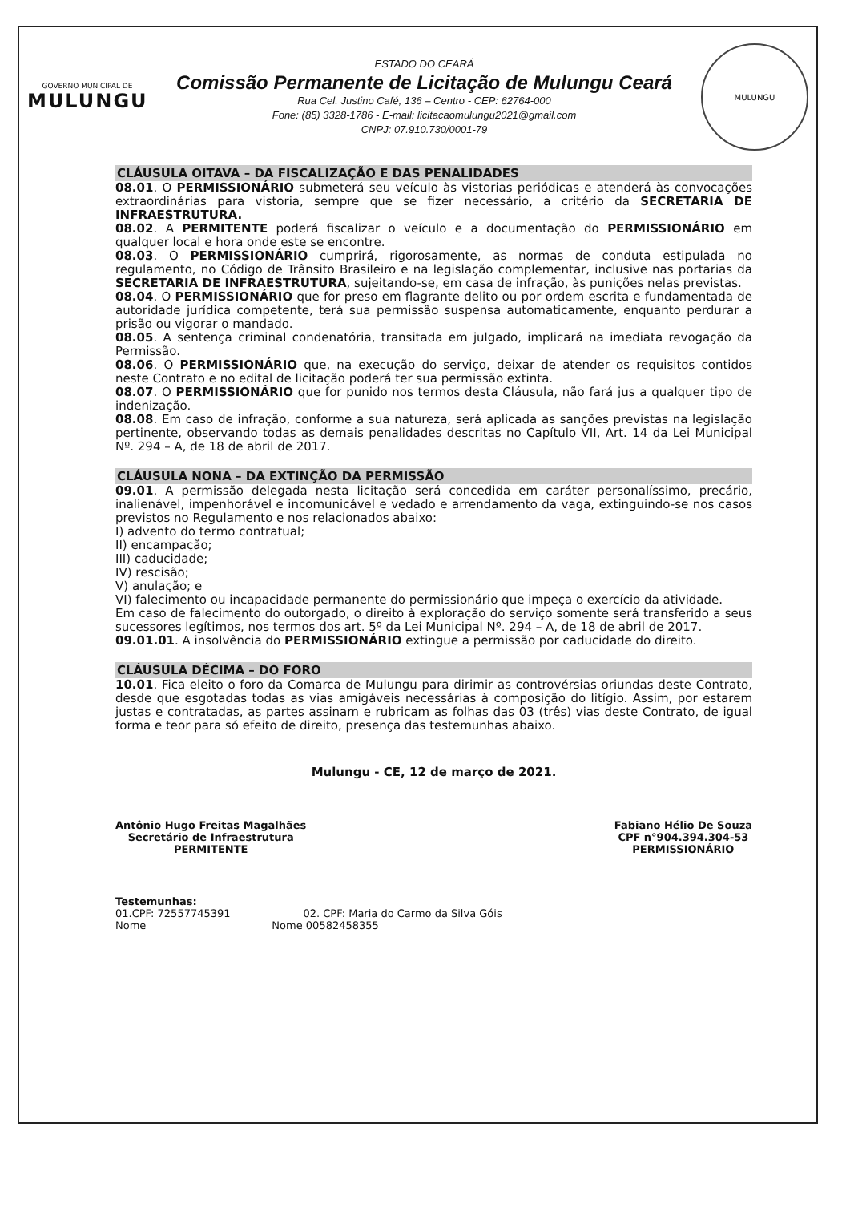GOVERNO MUNICIPAL DE
MULUNGU
ESTADO DO CEARÁ
Comissão Permanente de Licitação de Mulungu Ceará
Rua Cel. Justino Café, 136 – Centro - CEP: 62764-000
Fone: (85) 3328-1786 - E-mail: licitacaomulungu2021@gmail.com
CNPJ: 07.910.730/0001-79
MULUNGU
CLÁUSULA OITAVA – DA FISCALIZAÇÃO E DAS PENALIDADES
08.01. O PERMISSIONÁRIO submeterá seu veículo às vistorias periódicas e atenderá às convocações extraordinárias para vistoria, sempre que se fizer necessário, a critério da SECRETARIA DE INFRAESTRUTURA.
08.02. A PERMITENTE poderá fiscalizar o veículo e a documentação do PERMISSIONÁRIO em qualquer local e hora onde este se encontre.
08.03. O PERMISSIONÁRIO cumprirá, rigorosamente, as normas de conduta estipulada no regulamento, no Código de Trânsito Brasileiro e na legislação complementar, inclusive nas portarias da SECRETARIA DE INFRAESTRUTURA, sujeitando-se, em casa de infração, às punições nelas previstas.
08.04. O PERMISSIONÁRIO que for preso em flagrante delito ou por ordem escrita e fundamentada de autoridade jurídica competente, terá sua permissão suspensa automaticamente, enquanto perdurar a prisão ou vigorar o mandado.
08.05. A sentença criminal condenatória, transitada em julgado, implicará na imediata revogação da Permissão.
08.06. O PERMISSIONÁRIO que, na execução do serviço, deixar de atender os requisitos contidos neste Contrato e no edital de licitação poderá ter sua permissão extinta.
08.07. O PERMISSIONÁRIO que for punido nos termos desta Cláusula, não fará jus a qualquer tipo de indenização.
08.08. Em caso de infração, conforme a sua natureza, será aplicada as sanções previstas na legislação pertinente, observando todas as demais penalidades descritas no Capítulo VII, Art. 14 da Lei Municipal Nº. 294 – A, de 18 de abril de 2017.
CLÁUSULA NONA – DA EXTINÇÃO DA PERMISSÃO
09.01. A permissão delegada nesta licitação será concedida em caráter personalíssimo, precário, inalienável, impenhorável e incomunicável e vedado e arrendamento da vaga, extinguindo-se nos casos previstos no Regulamento e nos relacionados abaixo:
I) advento do termo contratual;
II) encampação;
III) caducidade;
IV) rescisão;
V) anulação; e
VI) falecimento ou incapacidade permanente do permissionário que impeça o exercício da atividade.
Em caso de falecimento do outorgado, o direito à exploração do serviço somente será transferido a seus sucessores legítimos, nos termos dos art. 5º da Lei Municipal Nº. 294 – A, de 18 de abril de 2017.
09.01.01. A insolvência do PERMISSIONÁRIO extingue a permissão por caducidade do direito.
CLÁUSULA DÉCIMA – DO FORO
10.01. Fica eleito o foro da Comarca de Mulungu para dirimir as controvérsias oriundas deste Contrato, desde que esgotadas todas as vias amigáveis necessárias à composição do litígio. Assim, por estarem justas e contratadas, as partes assinam e rubricam as folhas das 03 (três) vias deste Contrato, de igual forma e teor para só efeito de direito, presença das testemunhas abaixo.
Mulungu - CE, 12 de março de 2021.
Antônio Hugo Freitas Magalhães
Secretário de Infraestrutura
PERMITENTE
Fabiano Hélio De Souza
CPF n°904.394.304-53
PERMISSIONÁRIO
Testemunhas:
01.CPF: 72557745391 02. CPF: Maria do Carmo da Silva Góis
Nome Nome 00582458355